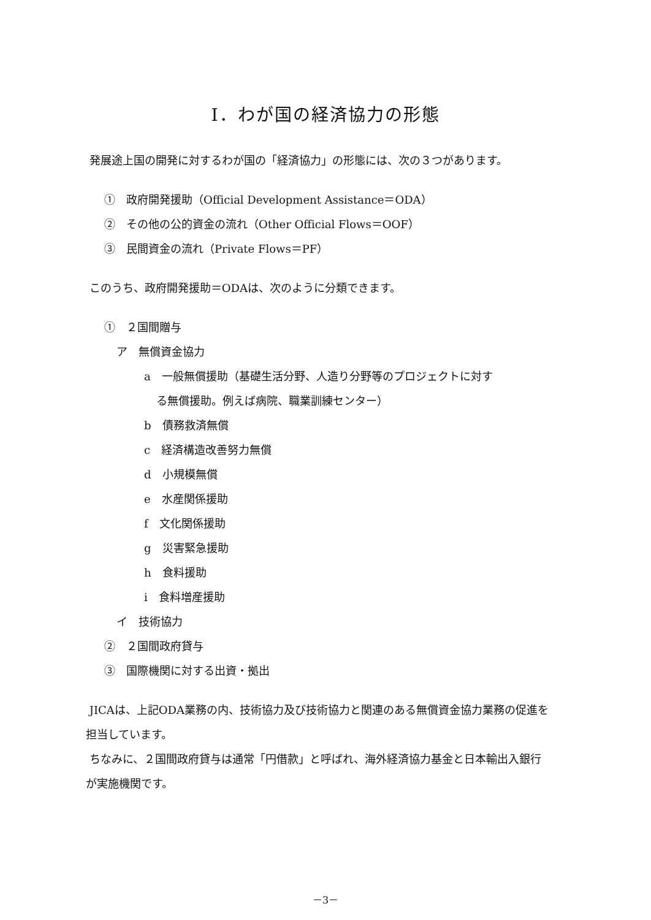Ⅰ．わが国の経済協力の形態
発展途上国の開発に対するわが国の「経済協力」の形態には、次の３つがあります。
①　政府開発援助（Official Development Assistance＝ODA）
②　その他の公的資金の流れ（Other Official Flows＝OOF）
③　民間資金の流れ（Private Flows＝PF）
このうち、政府開発援助＝ODAは、次のように分類できます。
①　２国間贈与
ア　無償資金協力
a　一般無償援助（基礎生活分野、人造り分野等のプロジェクトに対す
る無償援助。例えば病院、職業訓練センター）
b　債務救済無償
c　経済構造改善努力無償
d　小規模無償
e　水産関係援助
f　文化関係援助
g　災害緊急援助
h　食料援助
i　食料増産援助
イ　技術協力
②　２国間政府貸与
③　国際機関に対する出資・拠出
JICAは、上記ODA業務の内、技術協力及び技術協力と関連のある無償資金協力業務の促進を担当しています。
ちなみに、２国間政府貸与は通常「円借款」と呼ばれ、海外経済協力基金と日本輸出入銀行が実施機関です。
－3－